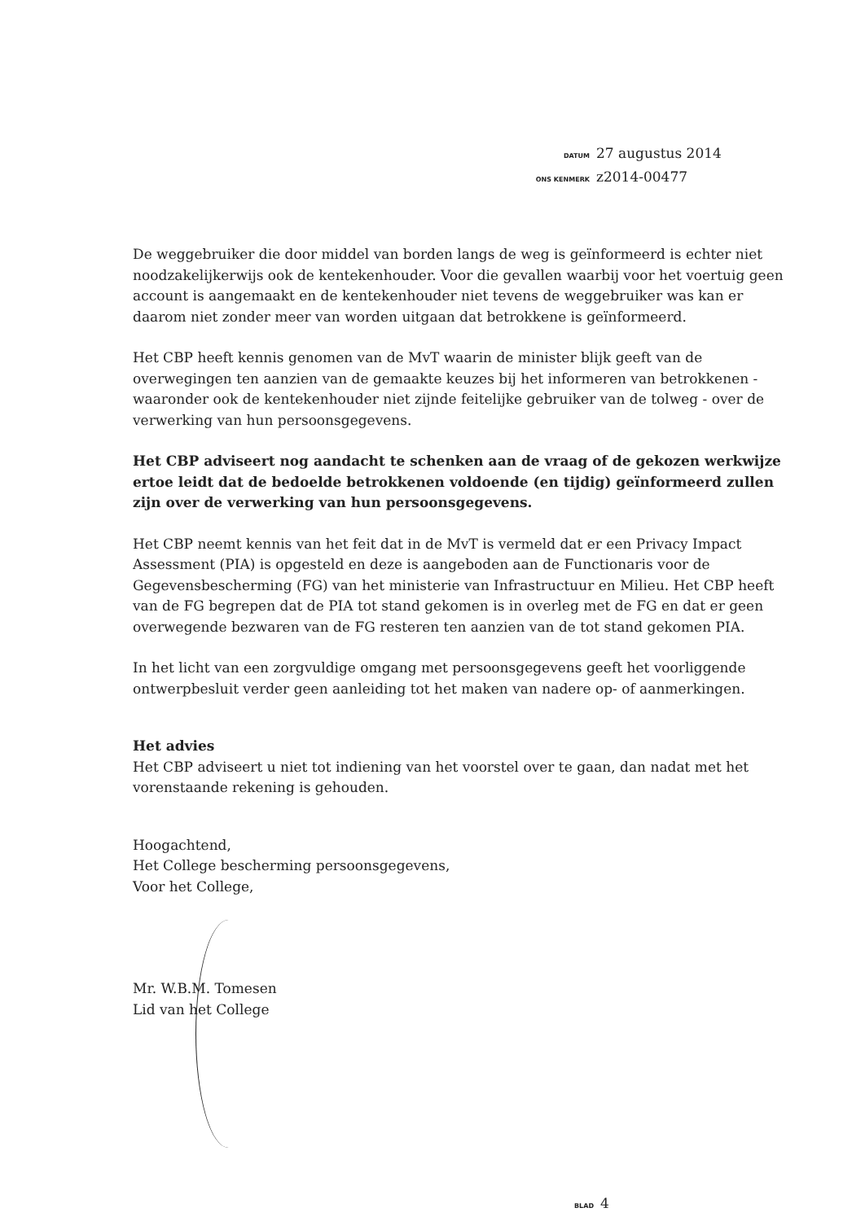DATUM 27 augustus 2014
ONS KENMERK z2014-00477
De weggebruiker die door middel van borden langs de weg is geïnformeerd is echter niet noodzakelijkerwijs ook de kentekenhouder. Voor die gevallen waarbij voor het voertuig geen account is aangemaakt en de kentekenhouder niet tevens de weggebruiker was kan er daarom niet zonder meer van worden uitgaan dat betrokkene is geïnformeerd.
Het CBP heeft kennis genomen van de MvT waarin de minister blijk geeft van de overwegingen ten aanzien van de gemaakte keuzes bij het informeren van betrokkenen - waaronder ook de kentekenhouder niet zijnde feitelijke gebruiker van de tolweg - over de verwerking van hun persoonsgegevens.
Het CBP adviseert nog aandacht te schenken aan de vraag of de gekozen werkwijze ertoe leidt dat de bedoelde betrokkenen voldoende (en tijdig) geïnformeerd zullen zijn over de verwerking van hun persoonsgegevens.
Het CBP neemt kennis van het feit dat in de MvT is vermeld dat er een Privacy Impact Assessment (PIA) is opgesteld en deze is aangeboden aan de Functionaris voor de Gegevensbescherming (FG) van het ministerie van Infrastructuur en Milieu. Het CBP heeft van de FG begrepen dat de PIA tot stand gekomen is in overleg met de FG en dat er geen overwegende bezwaren van de FG resteren ten aanzien van de tot stand gekomen PIA.
In het licht van een zorgvuldige omgang met persoonsgegevens geeft het voorliggende ontwerpbesluit verder geen aanleiding tot het maken van nadere op- of aanmerkingen.
Het advies
Het CBP adviseert u niet tot indiening van het voorstel over te gaan, dan nadat met het vorenstaande rekening is gehouden.
Hoogachtend,
Het College bescherming persoonsgegevens,
Voor het College,
Mr. W.B.M. Tomesen
Lid van het College
BLAD 4